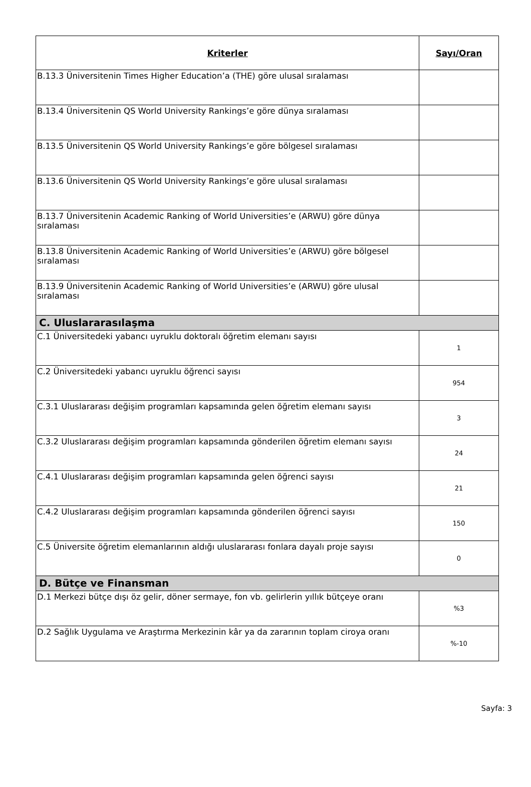| Kriterler | Sayı/Oran |
| --- | --- |
| B.13.3 Üniversitenin Times Higher Education’a (THE) göre ulusal sıralaması | |
| B.13.4 Üniversitenin QS World University Rankings’e göre dünya sıralaması | |
| B.13.5 Üniversitenin QS World University Rankings’e göre bölgesel sıralaması | |
| B.13.6 Üniversitenin QS World University Rankings’e göre ulusal sıralaması | |
| B.13.7 Üniversitenin Academic Ranking of World Universities’e (ARWU) göre dünya sıralaması | |
| B.13.8 Üniversitenin Academic Ranking of World Universities’e (ARWU) göre bölgesel sıralaması | |
| B.13.9 Üniversitenin Academic Ranking of World Universities’e (ARWU) göre ulusal sıralaması | |
| C. Uluslararasılaşma | |
| C.1 Üniversitedeki yabancı uyruklu doktoralı öğretim elemanı sayısı | 1 |
| C.2 Üniversitedeki yabancı uyruklu öğrenci sayısı | 954 |
| C.3.1 Uluslararası değişim programları kapsamında gelen öğretim elemanı sayısı | 3 |
| C.3.2 Uluslararası değişim programları kapsamında gönderilen öğretim elemanı sayısı | 24 |
| C.4.1 Uluslararası değişim programları kapsamında gelen öğrenci sayısı | 21 |
| C.4.2 Uluslararası değişim programları kapsamında gönderilen öğrenci sayısı | 150 |
| C.5 Üniversite öğretim elemanlarının aldığı uluslararası fonlara dayalı proje sayısı | 0 |
| D. Bütçe ve Finansman | |
| D.1 Merkezi bütçe dışı öz gelir, döner sermaye, fon vb. gelirlerin yıllık bütçeye oranı | %3 |
| D.2 Sağlık Uygulama ve Araştırma Merkezinin kâr ya da zararının toplam ciroya oranı | %-10 |
Sayfa: 3